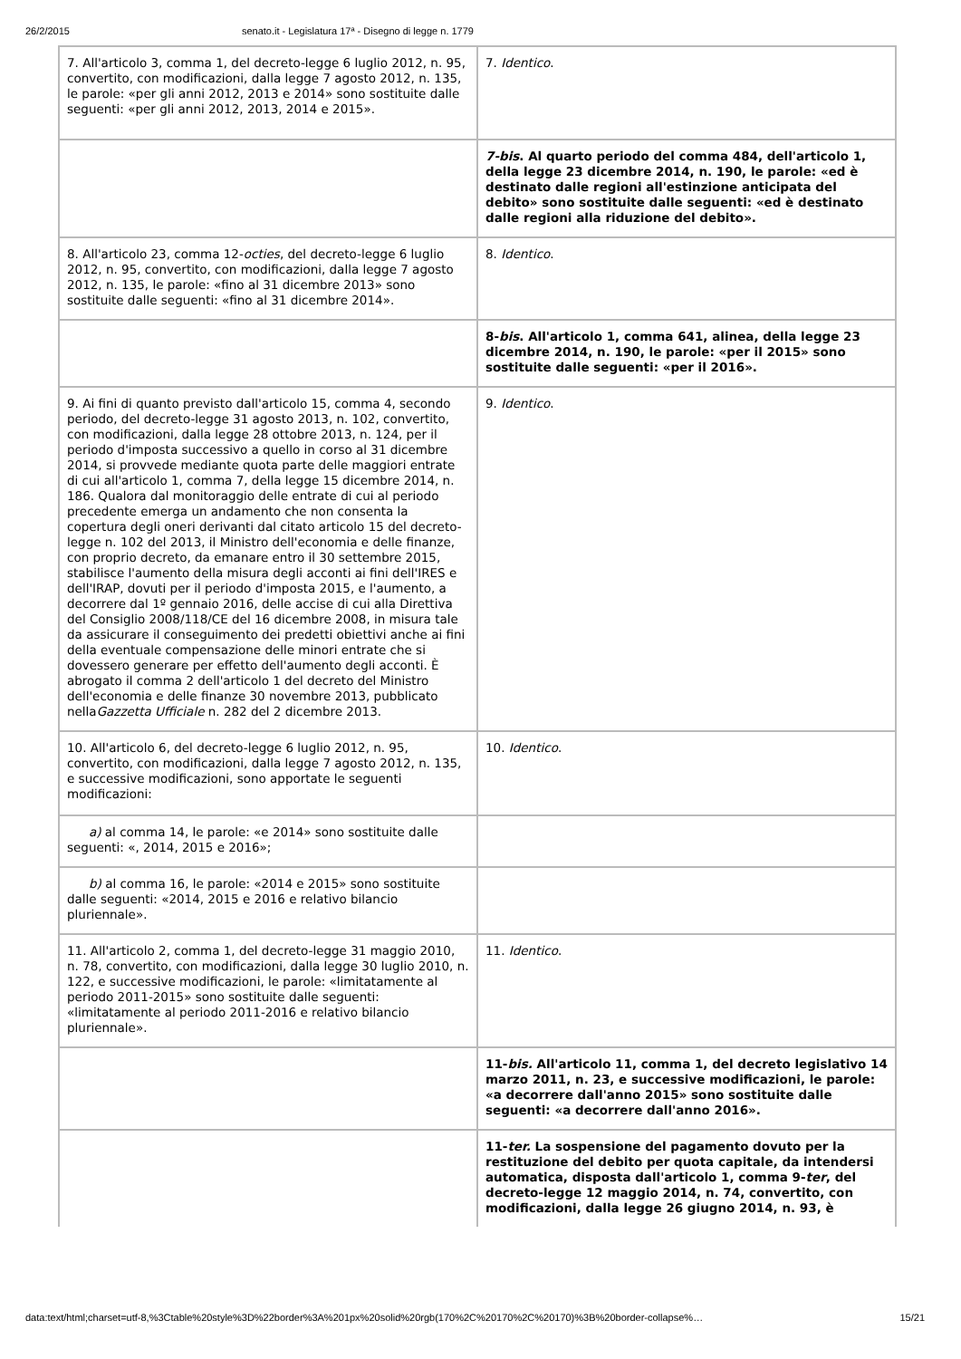26/2/2015 senato.it - Legislatura 17ª - Disegno di legge n. 1779
| 7. All'articolo 3, comma 1, del decreto-legge 6 luglio 2012, n. 95, convertito, con modificazioni, dalla legge 7 agosto 2012, n. 135, le parole: «per gli anni 2012, 2013 e 2014» sono sostituite dalle seguenti: «per gli anni 2012, 2013, 2014 e 2015». | 7. Identico . |
| | 7-bis . Al quarto periodo del comma 484, dell'articolo 1, della legge 23 dicembre 2014, n. 190, le parole: «ed è destinato dalle regioni all'estinzione anticipata del debito» sono sostituite dalle seguenti: «ed è destinato dalle regioni alla riduzione del debito». |
| 8. All'articolo 23, comma 12- octies , del decreto-legge 6 luglio 2012, n. 95, convertito, con modificazioni, dalla legge 7 agosto 2012, n. 135, le parole: «fino al 31 dicembre 2013» sono sostituite dalle seguenti: «fino al 31 dicembre 2014». | 8. Identico . |
| | 8- bis . All'articolo 1, comma 641, alinea, della legge 23 dicembre 2014, n. 190, le parole: «per il 2015» sono sostituite dalle seguenti: «per il 2016». |
| 9. Ai fini di quanto previsto dall'articolo 15, comma 4, secondo periodo, del decreto-legge 31 agosto 2013, n. 102, convertito, con modificazioni, dalla legge 28 ottobre 2013, n. 124, per il periodo d'imposta successivo a quello in corso al 31 dicembre 2014, si provvede mediante quota parte delle maggiori entrate di cui all'articolo 1, comma 7, della legge 15 dicembre 2014, n. 186. Qualora dal monitoraggio delle entrate di cui al periodo precedente emerga un andamento che non consenta la copertura degli oneri derivanti dal citato articolo 15 del decreto-legge n. 102 del 2013, il Ministro dell'economia e delle finanze, con proprio decreto, da emanare entro il 30 settembre 2015, stabilisce l'aumento della misura degli acconti ai fini dell'IRES e dell'IRAP, dovuti per il periodo d'imposta 2015, e l'aumento, a decorrere dal 1º gennaio 2016, delle accise di cui alla Direttiva del Consiglio 2008/118/CE del 16 dicembre 2008, in misura tale da assicurare il conseguimento dei predetti obiettivi anche ai fini della eventuale compensazione delle minori entrate che si dovessero generare per effetto dell'aumento degli acconti. È abrogato il comma 2 dell'articolo 1 del decreto del Ministro dell'economia e delle finanze 30 novembre 2013, pubblicato nella Gazzetta Ufficiale n. 282 del 2 dicembre 2013. | 9. Identico . |
| 10. All'articolo 6, del decreto-legge 6 luglio 2012, n. 95, convertito, con modificazioni, dalla legge 7 agosto 2012, n. 135, e successive modificazioni, sono apportate le seguenti modificazioni: | 10. Identico . |
| a) al comma 14, le parole: «e 2014» sono sostituite dalle seguenti: «, 2014, 2015 e 2016»; | |
| b) al comma 16, le parole: «2014 e 2015» sono sostituite dalle seguenti: «2014, 2015 e 2016 e relativo bilancio pluriennale». | |
| 11. All'articolo 2, comma 1, del decreto-legge 31 maggio 2010, n. 78, convertito, con modificazioni, dalla legge 30 luglio 2010, n. 122, e successive modificazioni, le parole: «limitatamente al periodo 2011-2015» sono sostituite dalle seguenti: «limitatamente al periodo 2011-2016 e relativo bilancio pluriennale». | 11. Identico . |
| | 11- bis. All'articolo 11, comma 1, del decreto legislativo 14 marzo 2011, n. 23, e successive modificazioni, le parole: «a decorrere dall'anno 2015» sono sostituite dalle seguenti: «a decorrere dall'anno 2016». |
| | 11- ter. La sospensione del pagamento dovuto per la restituzione del debito per quota capitale, da intendersi automatica, disposta dall'articolo 1, comma 9- ter , del decreto-legge 12 maggio 2014, n. 74, convertito, con modificazioni, dalla legge 26 giugno 2014, n. 93, è |
data:text/html;charset=utf-8,%3Ctable%20style%3D%22border%3A%201px%20solid%20rgb(170%2C%20170%2C%20170)%3B%20border-collapse%… 15/21